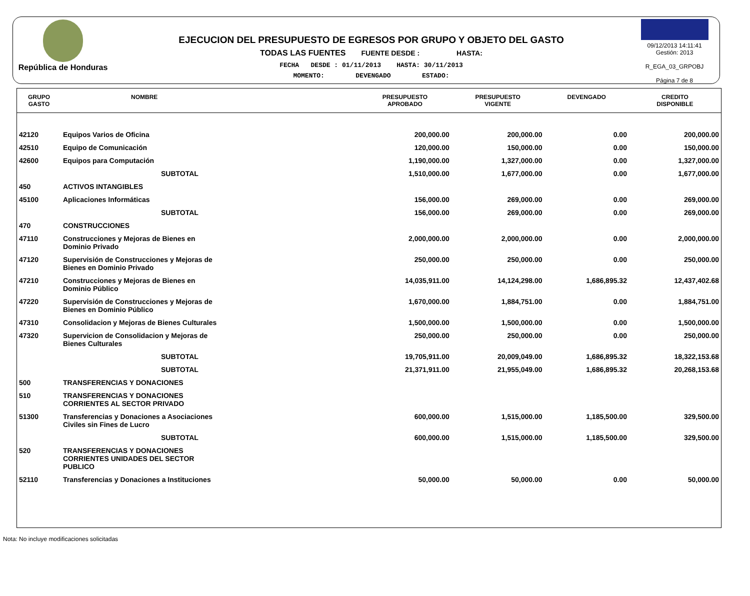República de Honduras
EJECUCION DEL PRESUPUESTO DE EGRESOS POR GRUPO Y OBJETO DEL GASTO
TODAS LAS FUENTES FUENTE DESDE : HASTA:
FECHA DESDE : 01/11/2013 HASTA: 30/11/2013
MOMENTO: DEVENGADO ESTADO:
09/12/2013 14:11:41
Gestión: 2013
R_EGA_03_GRPOBJ
Página 7 de 8
| GRUPO GASTO | NOMBRE | PRESUPUESTO APROBADO | PRESUPUESTO VIGENTE | DEVENGADO | CREDITO DISPONIBLE |
| --- | --- | --- | --- | --- | --- |
| 42120 | Equipos Varios de Oficina | 200,000.00 | 200,000.00 | 0.00 | 200,000.00 |
| 42510 | Equipo de Comunicación | 120,000.00 | 150,000.00 | 0.00 | 150,000.00 |
| 42600 | Equipos para Computación | 1,190,000.00 | 1,327,000.00 | 0.00 | 1,327,000.00 |
| | SUBTOTAL | 1,510,000.00 | 1,677,000.00 | 0.00 | 1,677,000.00 |
| 450 | ACTIVOS INTANGIBLES | | | | |
| 45100 | Aplicaciones Informáticas | 156,000.00 | 269,000.00 | 0.00 | 269,000.00 |
| | SUBTOTAL | 156,000.00 | 269,000.00 | 0.00 | 269,000.00 |
| 470 | CONSTRUCCIONES | | | | |
| 47110 | Construcciones y Mejoras de Bienes en Dominio Privado | 2,000,000.00 | 2,000,000.00 | 0.00 | 2,000,000.00 |
| 47120 | Supervisión de Construcciones y Mejoras de Bienes en Dominio Privado | 250,000.00 | 250,000.00 | 0.00 | 250,000.00 |
| 47210 | Construcciones y Mejoras de Bienes en Dominio Público | 14,035,911.00 | 14,124,298.00 | 1,686,895.32 | 12,437,402.68 |
| 47220 | Supervisión de Construcciones y Mejoras de Bienes en Dominio Público | 1,670,000.00 | 1,884,751.00 | 0.00 | 1,884,751.00 |
| 47310 | Consolidacion y Mejoras de Bienes Culturales | 1,500,000.00 | 1,500,000.00 | 0.00 | 1,500,000.00 |
| 47320 | Supervicion de Consolidacion y Mejoras de Bienes Culturales | 250,000.00 | 250,000.00 | 0.00 | 250,000.00 |
| | SUBTOTAL | 19,705,911.00 | 20,009,049.00 | 1,686,895.32 | 18,322,153.68 |
| | SUBTOTAL | 21,371,911.00 | 21,955,049.00 | 1,686,895.32 | 20,268,153.68 |
| 500 | TRANSFERENCIAS Y DONACIONES | | | | |
| 510 | TRANSFERENCIAS Y DONACIONES CORRIENTES AL SECTOR PRIVADO | | | | |
| 51300 | Transferencias y Donaciones a Asociaciones Civiles sin Fines de Lucro | 600,000.00 | 1,515,000.00 | 1,185,500.00 | 329,500.00 |
| | SUBTOTAL | 600,000.00 | 1,515,000.00 | 1,185,500.00 | 329,500.00 |
| 520 | TRANSFERENCIAS Y DONACIONES CORRIENTES UNIDADES DEL SECTOR PUBLICO | | | | |
| 52110 | Transferencias y Donaciones a Instituciones | 50,000.00 | 50,000.00 | 0.00 | 50,000.00 |
Nota: No incluye modificaciones solicitadas